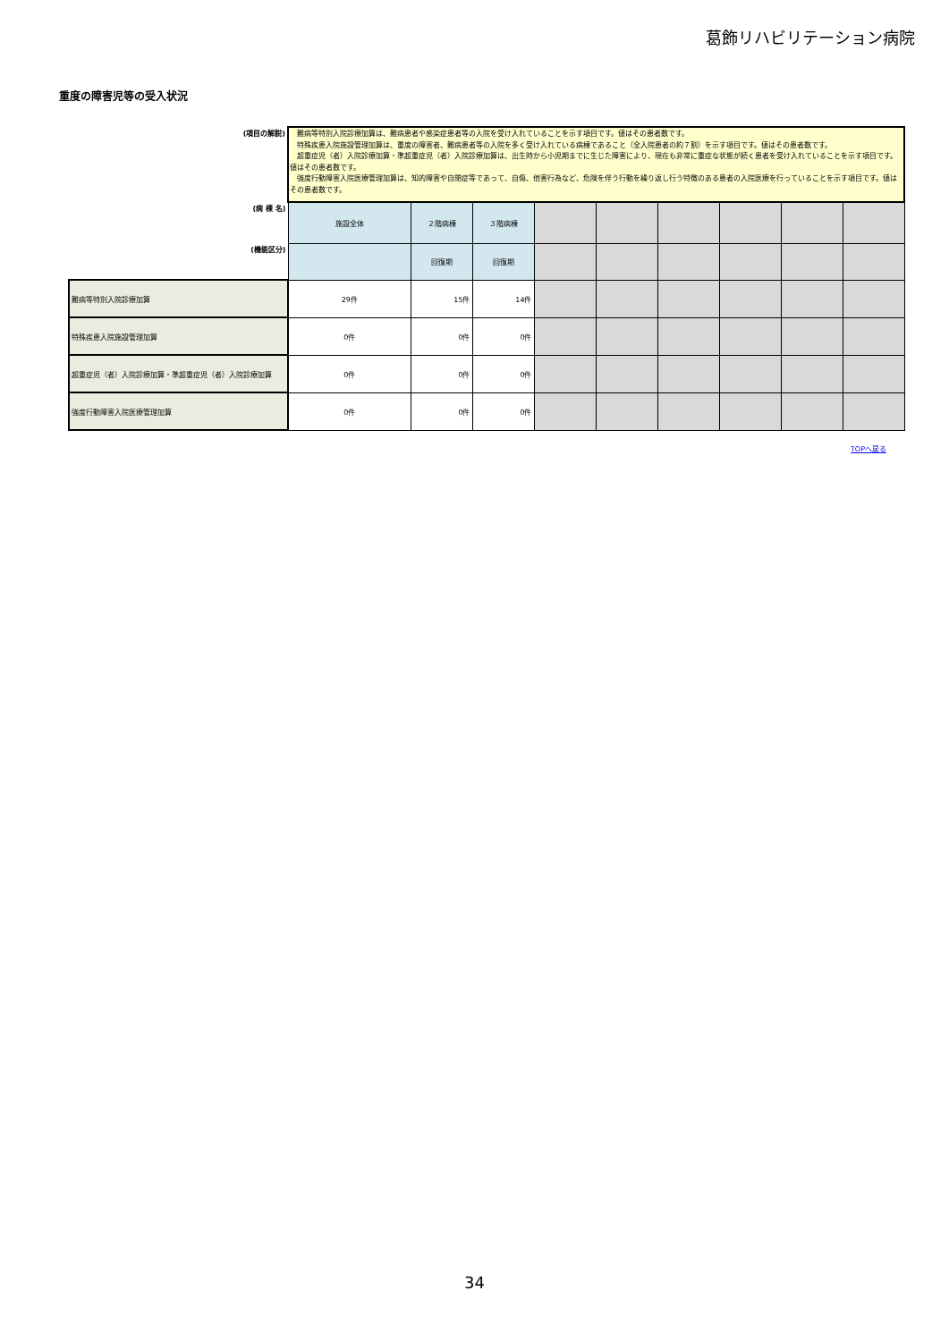葛飾リハビリテーション病院
重度の障害児等の受入状況
| (項目の解説) | 難病等特別入院診療加算は、難病患者や感染症患者等の入院を受け入れていることを示す項目です。値はその患者数です。 特殊疾患入院施設管理加算は、重度の障害者、難病患者等の入院を多く受け入れている病棟であること（全入院患者の約７割）を示す項目です。値はその患者数です。 超重症児（者）入院診療加算・準超重症児（者）入院診療加算は、出生時から小児期までに生じた障害により、現在も非常に重症な状態が続く患者を受け入れていることを示す項目です。値はその患者数です。 強度行動障害入院医療管理加算は、知的障害や自閉症等であって、自傷、他害行為など、危険を伴う行動を繰り返し行う特徴のある患者の入院医療を行っていることを示す項目です。値はその患者数です。 | | | | | | | | |
| (病 棟 名) | 施設全体 | ２階病棟 | ３階病棟 | | | | | | |
| (機能区分) | | 回復期 | 回復期 | | | | | | |
| 難病等特別入院診療加算 | 29件 | 15件 | 14件 | | | | | | |
| 特殊疾患入院施設管理加算 | 0件 | 0件 | 0件 | | | | | | |
| 超重症児（者）入院診療加算・準超重症児（者）入院診療加算 | 0件 | 0件 | 0件 | | | | | | |
| 強度行動障害入院医療管理加算 | 0件 | 0件 | 0件 | | | | | | |
TOPへ戻る
34